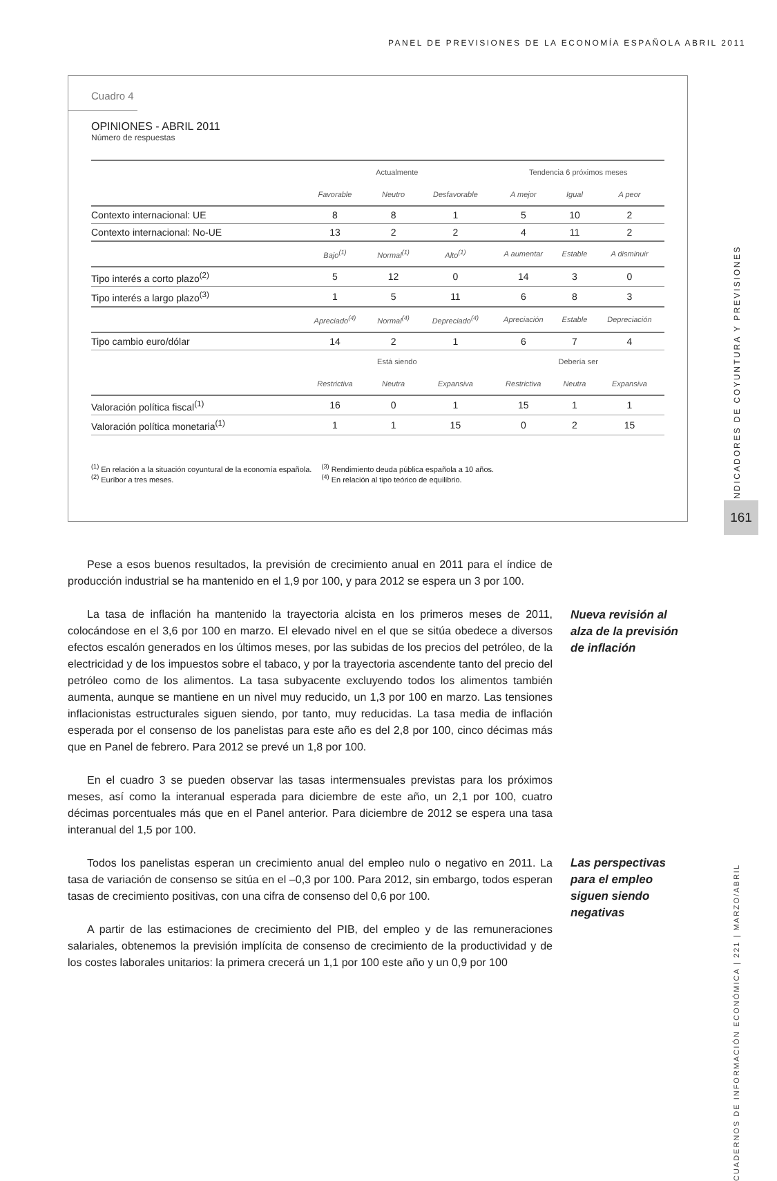PANEL DE PREVISIONES DE LA ECONOMÍA ESPAÑOLA ABRIL 2011
Cuadro 4
OPINIONES - ABRIL 2011
Número de respuestas
| | Actualmente | | | Tendencia 6 próximos meses | | |
| --- | --- | --- | --- | --- | --- | --- |
| | Favorable | Neutro | Desfavorable | A mejor | Igual | A peor |
| Contexto internacional: UE | 8 | 8 | 1 | 5 | 10 | 2 |
| Contexto internacional: No-UE | 13 | 2 | 2 | 4 | 11 | 2 |
| | Bajo<sup>(1)</sup> | Normal<sup>(1)</sup> | Alto<sup>(1)</sup> | A aumentar | Estable | A disminuir |
| Tipo interés a corto plazo<sup>(2)</sup> | 5 | 12 | 0 | 14 | 3 | 0 |
| Tipo interés a largo plazo<sup>(3)</sup> | 1 | 5 | 11 | 6 | 8 | 3 |
| | Apreciado<sup>(4)</sup> | Normal<sup>(4)</sup> | Depreciado<sup>(4)</sup> | Apreciación | Estable | Depreciación |
| Tipo cambio euro/dólar | 14 | 2 | 1 | 6 | 7 | 4 |
| | Está siendo | | | Debería ser | | |
| | Restrictiva | Neutra | Expansiva | Restrictiva | Neutra | Expansiva |
| Valoración política fiscal<sup>(1)</sup> | 16 | 0 | 1 | 15 | 1 | 1 |
| Valoración política monetaria<sup>(1)</sup> | 1 | 1 | 15 | 0 | 2 | 15 |
<sup>(1)</sup> En relación a la situación coyuntural de la economía española.
<sup>(2)</sup> Euríbor a tres meses.
<sup>(3)</sup> Rendimiento deuda pública española a 10 años.
<sup>(4)</sup> En relación al tipo teórico de equilibrio.
INDICADORES DE COYUNTURA Y PREVISIONES
161
CUADERNOS DE INFORMACIÓN ECONÓMICA | 221 | MARZO/ABRIL
Pese a esos buenos resultados, la previsión de crecimiento anual en 2011 para el índice de producción industrial se ha mantenido en el 1,9 por 100, y para 2012 se espera un 3 por 100.
La tasa de inflación ha mantenido la trayectoria alcista en los primeros meses de 2011, colocándose en el 3,6 por 100 en marzo. El elevado nivel en el que se sitúa obedece a diversos efectos escalón generados en los últimos meses, por las subidas de los precios del petróleo, de la electricidad y de los impuestos sobre el tabaco, y por la trayectoria ascendente tanto del precio del petróleo como de los alimentos. La tasa subyacente excluyendo todos los alimentos también aumenta, aunque se mantiene en un nivel muy reducido, un 1,3 por 100 en marzo. Las tensiones inflacionistas estructurales siguen siendo, por tanto, muy reducidas. La tasa media de inflación esperada por el consenso de los panelistas para este año es del 2,8 por 100, cinco décimas más que en Panel de febrero. Para 2012 se prevé un 1,8 por 100.
En el cuadro 3 se pueden observar las tasas intermensuales previstas para los próximos meses, así como la interanual esperada para diciembre de este año, un 2,1 por 100, cuatro décimas porcentuales más que en el Panel anterior. Para diciembre de 2012 se espera una tasa interanual del 1,5 por 100.
Todos los panelistas esperan un crecimiento anual del empleo nulo o negativo en 2011. La tasa de variación de consenso se sitúa en el –0,3 por 100. Para 2012, sin embargo, todos esperan tasas de crecimiento positivas, con una cifra de consenso del 0,6 por 100.
A partir de las estimaciones de crecimiento del PIB, del empleo y de las remuneraciones salariales, obtenemos la previsión implícita de consenso de crecimiento de la productividad y de los costes laborales unitarios: la primera crecerá un 1,1 por 100 este año y un 0,9 por 100
Nueva revisión al
alza de la previsión
de inflación
Las perspectivas
para el empleo
siguen siendo
negativas